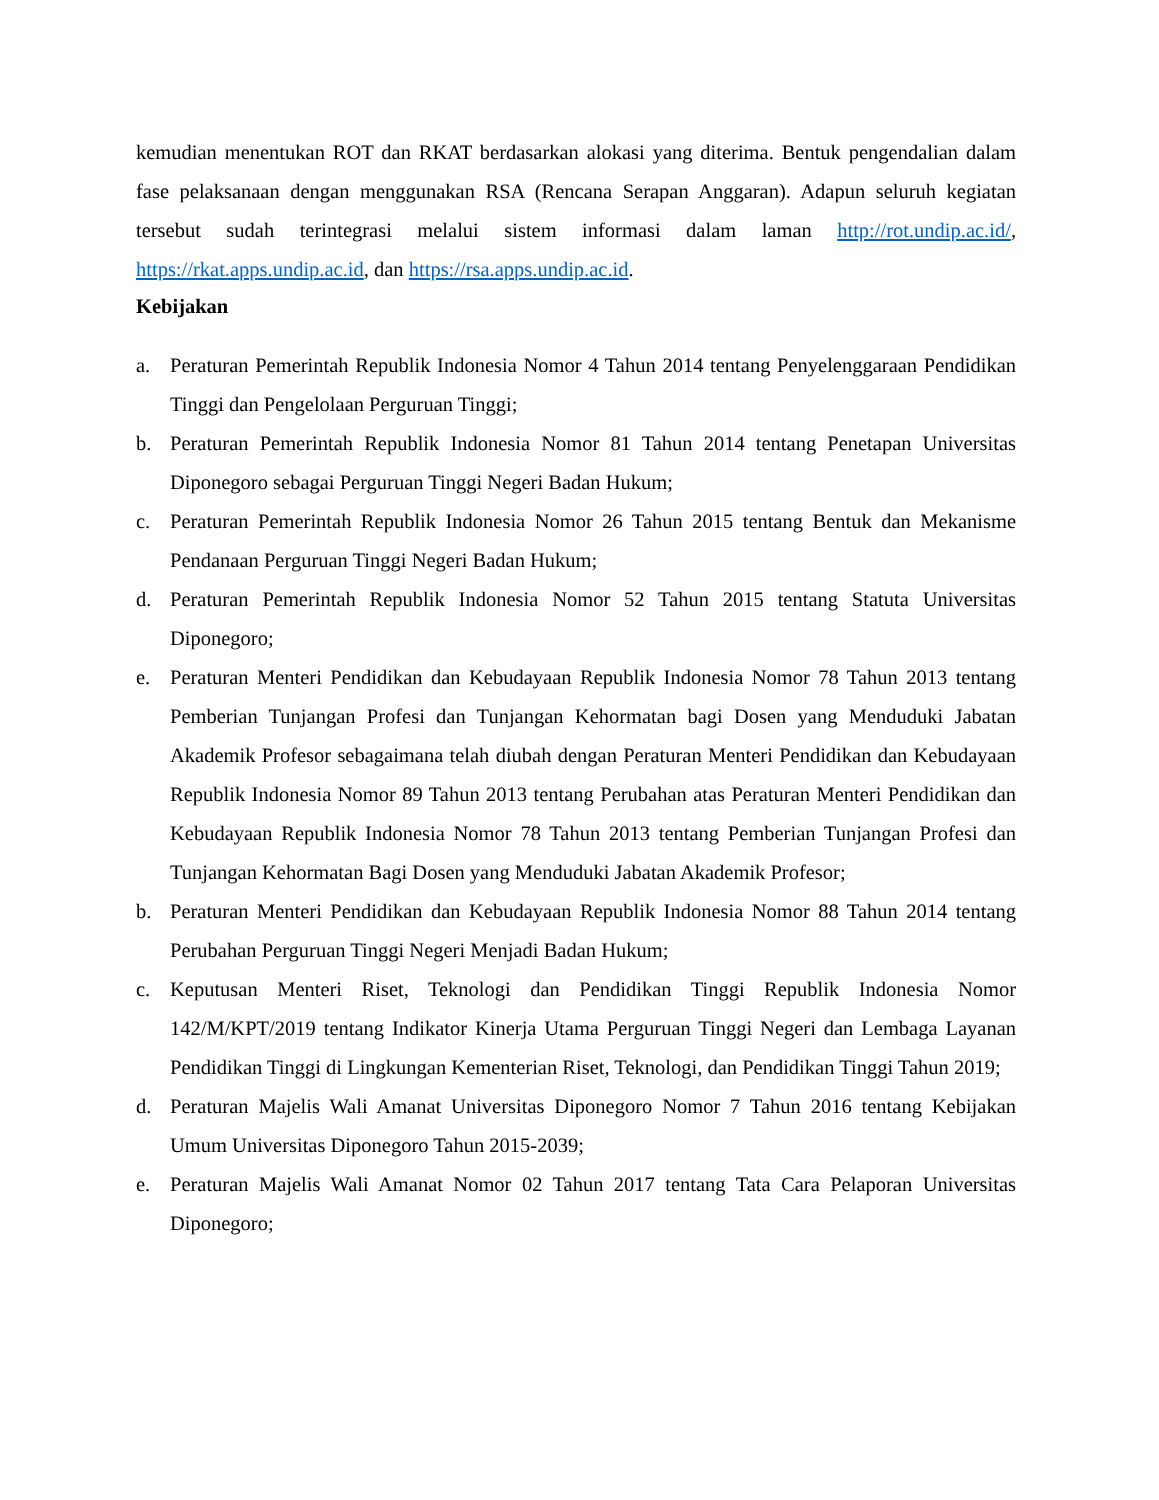kemudian menentukan ROT dan RKAT berdasarkan alokasi yang diterima. Bentuk pengendalian dalam fase pelaksanaan dengan menggunakan RSA (Rencana Serapan Anggaran). Adapun seluruh kegiatan tersebut sudah terintegrasi melalui sistem informasi dalam laman http://rot.undip.ac.id/, https://rkat.apps.undip.ac.id, dan https://rsa.apps.undip.ac.id.
Kebijakan
a. Peraturan Pemerintah Republik Indonesia Nomor 4 Tahun 2014 tentang Penyelenggaraan Pendidikan Tinggi dan Pengelolaan Perguruan Tinggi;
b. Peraturan Pemerintah Republik Indonesia Nomor 81 Tahun 2014 tentang Penetapan Universitas Diponegoro sebagai Perguruan Tinggi Negeri Badan Hukum;
c. Peraturan Pemerintah Republik Indonesia Nomor 26 Tahun 2015 tentang Bentuk dan Mekanisme Pendanaan Perguruan Tinggi Negeri Badan Hukum;
d. Peraturan Pemerintah Republik Indonesia Nomor 52 Tahun 2015 tentang Statuta Universitas Diponegoro;
e. Peraturan Menteri Pendidikan dan Kebudayaan Republik Indonesia Nomor 78 Tahun 2013 tentang Pemberian Tunjangan Profesi dan Tunjangan Kehormatan bagi Dosen yang Menduduki Jabatan Akademik Profesor sebagaimana telah diubah dengan Peraturan Menteri Pendidikan dan Kebudayaan Republik Indonesia Nomor 89 Tahun 2013 tentang Perubahan atas Peraturan Menteri Pendidikan dan Kebudayaan Republik Indonesia Nomor 78 Tahun 2013 tentang Pemberian Tunjangan Profesi dan Tunjangan Kehormatan Bagi Dosen yang Menduduki Jabatan Akademik Profesor;
b. Peraturan Menteri Pendidikan dan Kebudayaan Republik Indonesia Nomor 88 Tahun 2014 tentang Perubahan Perguruan Tinggi Negeri Menjadi Badan Hukum;
c. Keputusan Menteri Riset, Teknologi dan Pendidikan Tinggi Republik Indonesia Nomor 142/M/KPT/2019 tentang Indikator Kinerja Utama Perguruan Tinggi Negeri dan Lembaga Layanan Pendidikan Tinggi di Lingkungan Kementerian Riset, Teknologi, dan Pendidikan Tinggi Tahun 2019;
d. Peraturan Majelis Wali Amanat Universitas Diponegoro Nomor 7 Tahun 2016 tentang Kebijakan Umum Universitas Diponegoro Tahun 2015-2039;
e. Peraturan Majelis Wali Amanat Nomor 02 Tahun 2017 tentang Tata Cara Pelaporan Universitas Diponegoro;